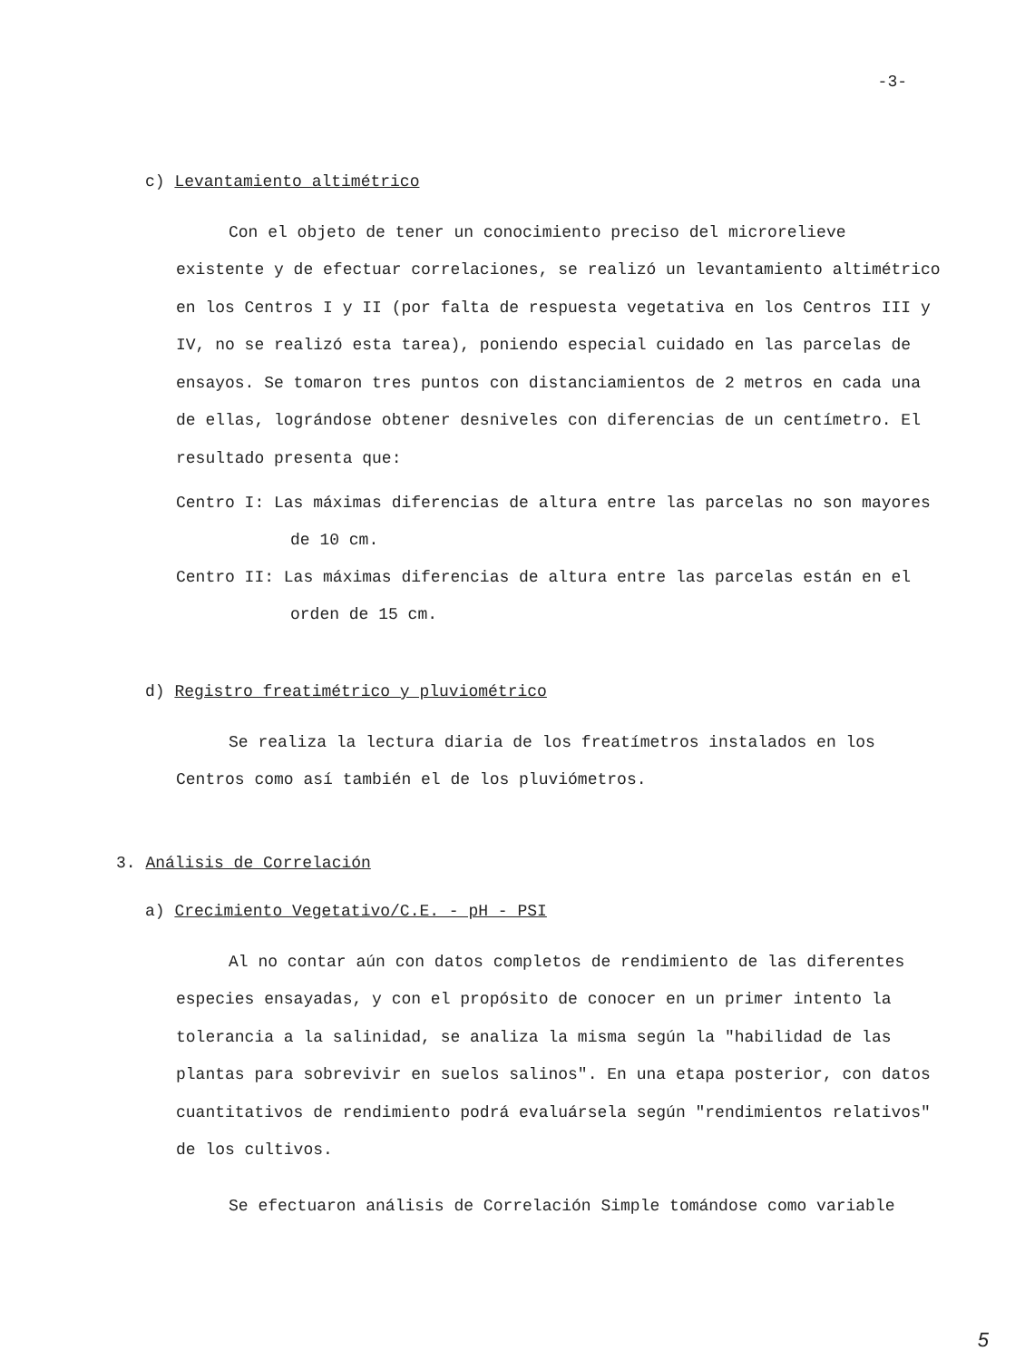-3-
c) Levantamiento altimétrico
Con el objeto de tener un conocimiento preciso del microrelieve existente y de efectuar correlaciones, se realizó un levantamiento altimétrico en los Centros I y II (por falta de respuesta vegetativa en los Centros III y IV, no se realizó esta tarea), poniendo especial cuidado en las parcelas de ensayos. Se tomaron tres puntos con distanciamientos de 2 metros en cada una de ellas, lográndose obtener desniveles con diferencias de un centímetro. El resultado presenta que:
Centro I: Las máximas diferencias de altura entre las parcelas no son mayores de 10 cm.
Centro II: Las máximas diferencias de altura entre las parcelas están en el orden de 15 cm.
d) Registro freatimétrico y pluviométrico
Se realiza la lectura diaria de los freatímetros instalados en los Centros como así también el de los pluviómetros.
3. Análisis de Correlación
a) Crecimiento Vegetativo/C.E. - pH - PSI
Al no contar aún con datos completos de rendimiento de las diferentes especies ensayadas, y con el propósito de conocer en un primer intento la tolerancia a la salinidad, se analiza la misma según la "habilidad de las plantas para sobrevivir en suelos salinos". En una etapa posterior, con datos cuantitativos de rendimiento podrá evaluársela según "rendimientos relativos" de los cultivos.
Se efectuaron análisis de Correlación Simple tomándose como variable
5